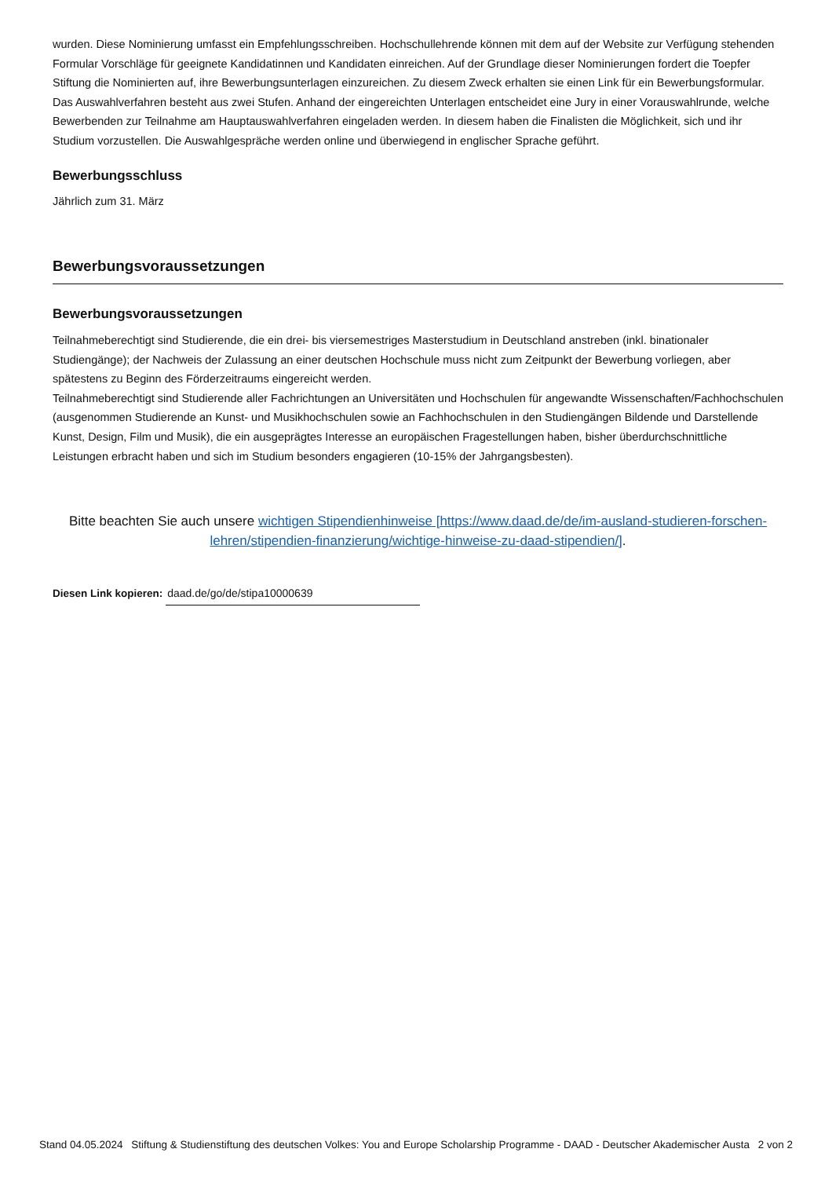wurden. Diese Nominierung umfasst ein Empfehlungsschreiben. Hochschullehrende können mit dem auf der Website zur Verfügung stehenden Formular Vorschläge für geeignete Kandidatinnen und Kandidaten einreichen. Auf der Grundlage dieser Nominierungen fordert die Toepfer Stiftung die Nominierten auf, ihre Bewerbungsunterlagen einzureichen. Zu diesem Zweck erhalten sie einen Link für ein Bewerbungsformular. Das Auswahlverfahren besteht aus zwei Stufen. Anhand der eingereichten Unterlagen entscheidet eine Jury in einer Vorauswahlrunde, welche Bewerbenden zur Teilnahme am Hauptauswahlverfahren eingeladen werden. In diesem haben die Finalisten die Möglichkeit, sich und ihr Studium vorzustellen. Die Auswahlgespräche werden online und überwiegend in englischer Sprache geführt.
Bewerbungsschluss
Jährlich zum 31. März
Bewerbungsvoraussetzungen
Bewerbungsvoraussetzungen
Teilnahmeberechtigt sind Studierende, die ein drei- bis viersemestriges Masterstudium in Deutschland anstreben (inkl. binationaler Studiengänge); der Nachweis der Zulassung an einer deutschen Hochschule muss nicht zum Zeitpunkt der Bewerbung vorliegen, aber spätestens zu Beginn des Förderzeitraums eingereicht werden.
Teilnahmeberechtigt sind Studierende aller Fachrichtungen an Universitäten und Hochschulen für angewandte Wissenschaften/Fachhochschulen (ausgenommen Studierende an Kunst- und Musikhochschulen sowie an Fachhochschulen in den Studiengängen Bildende und Darstellende Kunst, Design, Film und Musik), die ein ausgeprägtes Interesse an europäischen Fragestellungen haben, bisher überdurchschnittliche Leistungen erbracht haben und sich im Studium besonders engagieren (10-15% der Jahrgangsbesten).
Bitte beachten Sie auch unsere wichtigen Stipendienhinweise [https://www.daad.de/de/im-ausland-studieren-forschen-lehren/stipendien-finanzierung/wichtige-hinweise-zu-daad-stipendien/].
Diesen Link kopieren: daad.de/go/de/stipa10000639
Stand 04.05.2024 Stiftung & Studienstiftung des deutschen Volkes: You and Europe Scholarship Programme - DAAD - Deutscher Akademischer Austa 2 von 2